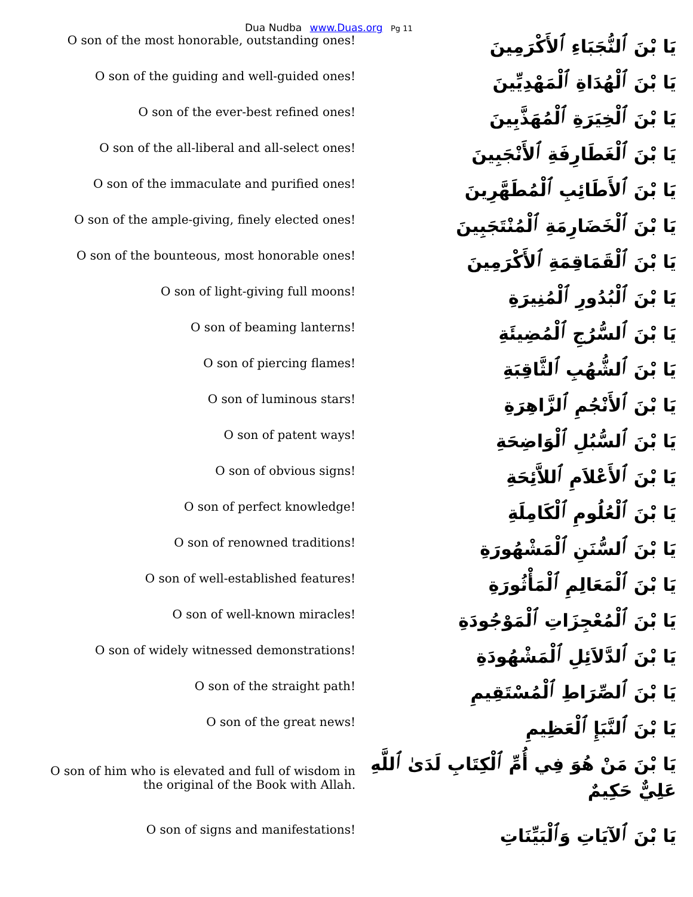Dua Nudba www.Duas.org Pg 11
| O son of the most honorable, outstanding ones! | يَا بْنَ ٱلنُّجَبَاءِ ٱلأَكْرَمِينَ |
| O son of the guiding and well-guided ones! | يَا بْنَ ٱلْهُدَاةِ ٱلْمَهْدِيِّينَ |
| O son of the ever-best refined ones! | يَا بْنَ ٱلْخِيَرَةِ ٱلْمُهَذَّبِينَ |
| O son of the all-liberal and all-select ones! | يَا بْنَ ٱلْغَطَارِفَةِ ٱلأَنْجَبِينَ |
| O son of the immaculate and purified ones! | يَا بْنَ ٱلأَطَائِبِ ٱلْمُطَهَّرِينَ |
| O son of the ample-giving, finely elected ones! | يَا بْنَ ٱلْخَضَارِمَةِ ٱلْمُنْتَجَبِينَ |
| O son of the bounteous, most honorable ones! | يَا بْنَ ٱلْقَمَاقِمَةِ ٱلأَكْرَمِينَ |
| O son of light-giving full moons! | يَا بْنَ ٱلْبُدُورِ ٱلْمُنِيرَةِ |
| O son of beaming lanterns! | يَا بْنَ ٱلسُّرُجِ ٱلْمُضِيئَةِ |
| O son of piercing flames! | يَا بْنَ ٱلشُّهُبِ ٱلثَّاقِبَةِ |
| O son of luminous stars! | يَا بْنَ ٱلأَنْجُمِ ٱلزَّاهِرَةِ |
| O son of patent ways! | يَا بْنَ ٱلسُّبُلِ ٱلْوَاضِحَةِ |
| O son of obvious signs! | يَا بْنَ ٱلأَعْلاَمِ ٱللاَّئِحَةِ |
| O son of perfect knowledge! | يَا بْنَ ٱلْعُلُومِ ٱلْكَامِلَةِ |
| O son of renowned traditions! | يَا بْنَ ٱلسُّنَنِ ٱلْمَشْهُورَةِ |
| O son of well-established features! | يَا بْنَ ٱلْمَعَالِمِ ٱلْمَأْثُورَةِ |
| O son of well-known miracles! | يَا بْنَ ٱلْمُعْجِزَاتِ ٱلْمَوْجُودَةِ |
| O son of widely witnessed demonstrations! | يَا بْنَ ٱلدَّلاَئِلِ ٱلْمَشْهُودَةِ |
| O son of the straight path! | يَا بْنَ ٱلصِّرَاطِ ٱلْمُسْتَقِيمِ |
| O son of the great news! | يَا بْنَ ٱلنَّبَإِ ٱلْعَظِيمِ |
| O son of him who is elevated and full of wisdom in the original of the Book with Allah. | يَا بْنَ مَنْ هُوَ فِي أُمِّ ٱلْكِتَابِ لَدَىٰ ٱللَّهِ عَلِيٌّ حَكِيمٌ |
| O son of signs and manifestations! | يَا بْنَ ٱلآيَاتِ وَٱلْبَيِّنَاتِ |